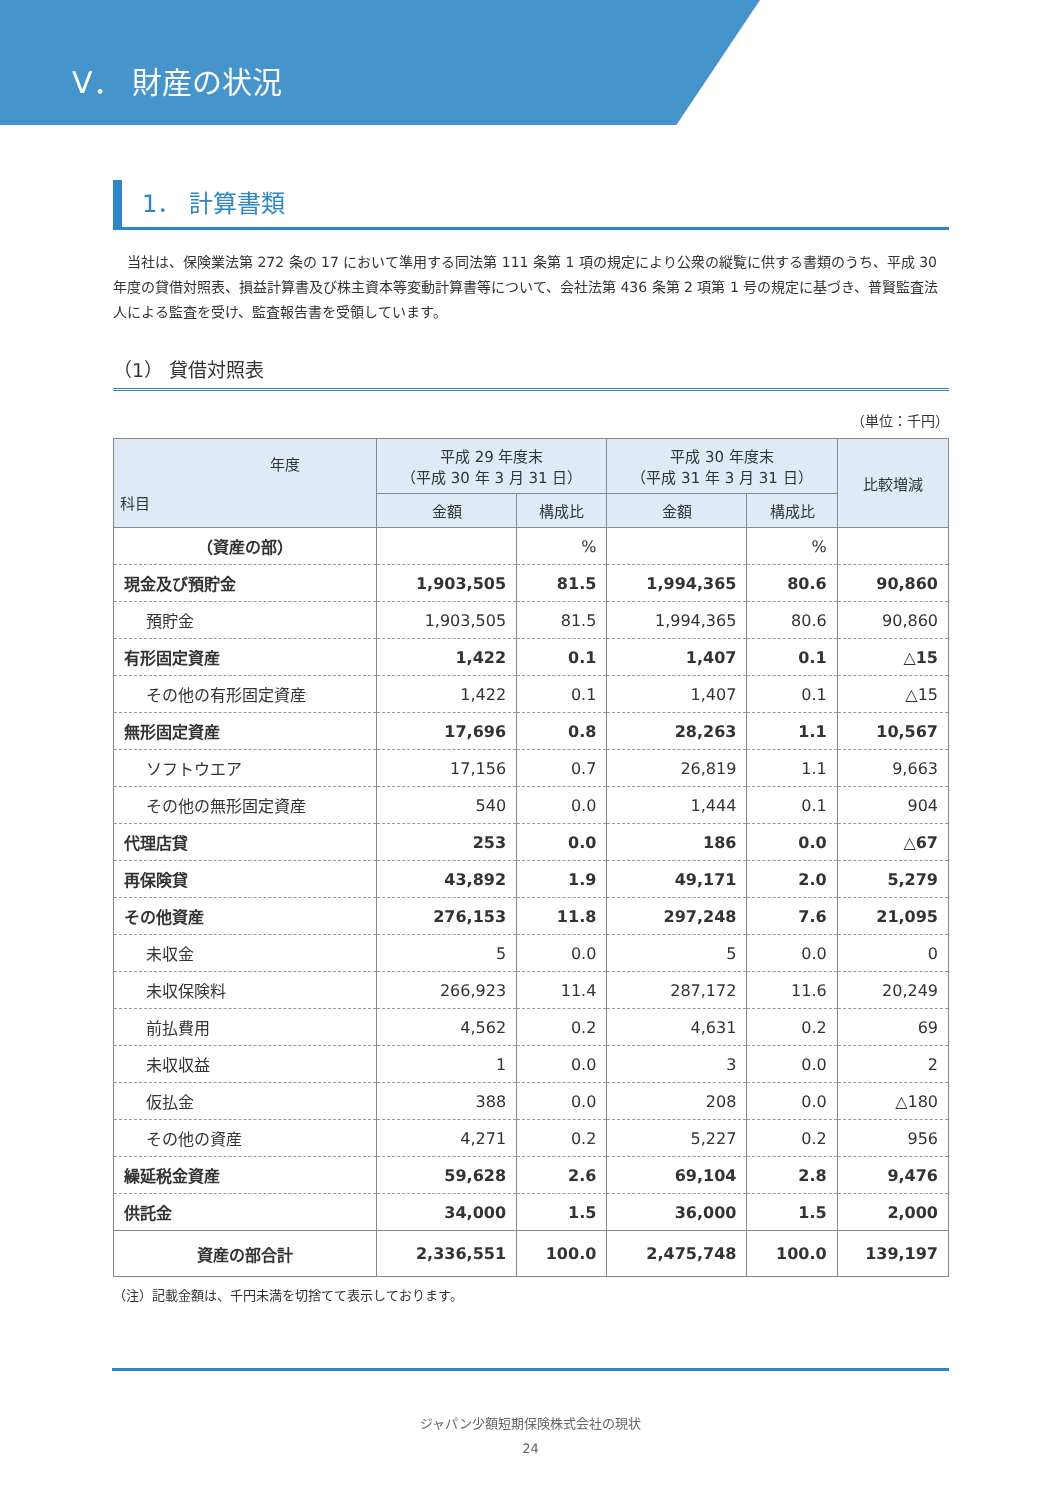V． 財産の状況
1． 計算書類
　当社は、保険業法第 272 条の 17 において準用する同法第 111 条第 1 項の規定により公衆の縦覧に供する書類のうち、平成 30 年度の貸借対照表、損益計算書及び株主資本等変動計算書等について、会社法第 436 条第 2 項第 1 号の規定に基づき、普賢監査法人による監査を受け、監査報告書を受領しています。
（1） 貸借対照表
（単位：千円）
| 年度 科目 | 平成 29 年度末 （平成 30 年 3 月 31 日） | | 平成 30 年度末 （平成 31 年 3 月 31 日） | | 比較増減 |
| --- | --- | --- | --- | --- | --- |
| | 金額 | 構成比 | 金額 | 構成比 | |
| （資産の部） | | % | | % | |
| 現金及び預貯金 | 1,903,505 | 81.5 | 1,994,365 | 80.6 | 90,860 |
| 預貯金 | 1,903,505 | 81.5 | 1,994,365 | 80.6 | 90,860 |
| 有形固定資産 | 1,422 | 0.1 | 1,407 | 0.1 | △15 |
| その他の有形固定資産 | 1,422 | 0.1 | 1,407 | 0.1 | △15 |
| 無形固定資産 | 17,696 | 0.8 | 28,263 | 1.1 | 10,567 |
| ソフトウエア | 17,156 | 0.7 | 26,819 | 1.1 | 9,663 |
| その他の無形固定資産 | 540 | 0.0 | 1,444 | 0.1 | 904 |
| 代理店貸 | 253 | 0.0 | 186 | 0.0 | △67 |
| 再保険貸 | 43,892 | 1.9 | 49,171 | 2.0 | 5,279 |
| その他資産 | 276,153 | 11.8 | 297,248 | 7.6 | 21,095 |
| 未収金 | 5 | 0.0 | 5 | 0.0 | 0 |
| 未収保険料 | 266,923 | 11.4 | 287,172 | 11.6 | 20,249 |
| 前払費用 | 4,562 | 0.2 | 4,631 | 0.2 | 69 |
| 未収収益 | 1 | 0.0 | 3 | 0.0 | 2 |
| 仮払金 | 388 | 0.0 | 208 | 0.0 | △180 |
| その他の資産 | 4,271 | 0.2 | 5,227 | 0.2 | 956 |
| 繰延税金資産 | 59,628 | 2.6 | 69,104 | 2.8 | 9,476 |
| 供託金 | 34,000 | 1.5 | 36,000 | 1.5 | 2,000 |
| 資産の部合計 | 2,336,551 | 100.0 | 2,475,748 | 100.0 | 139,197 |
（注）記載金額は、千円未満を切捨てて表示しております。
ジャパン少額短期保険株式会社の現状
24